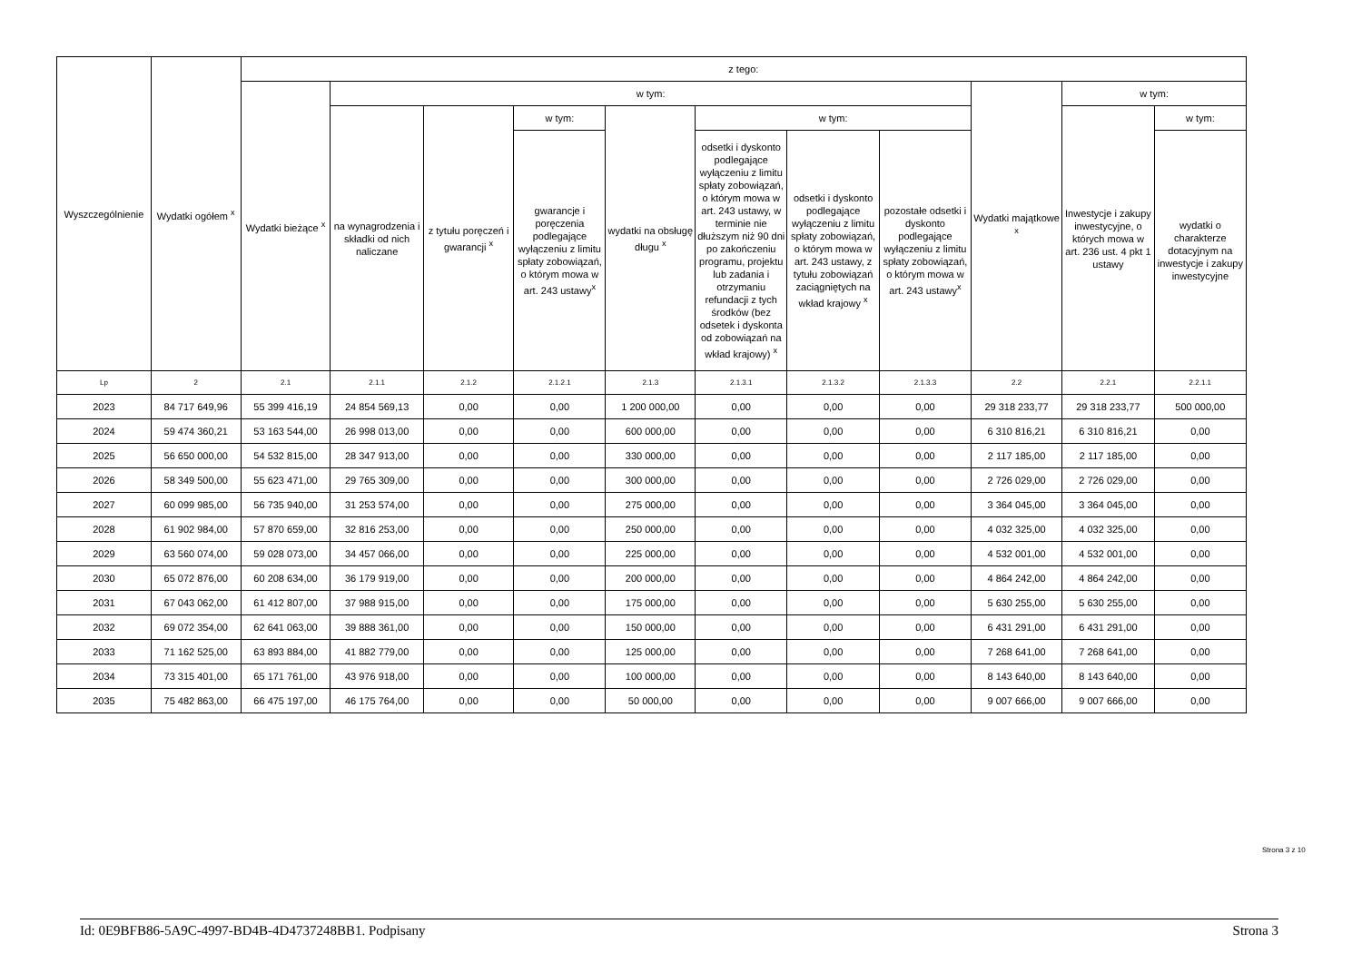| Wyszczególnienie | Wydatki ogółem <sup>x</sup> | z tego: | | | | | | | | | | |
| --- | --- | --- | --- | --- | --- | --- | --- | --- | --- | --- | --- | --- |
| | | Wydatki bieżące <sup>x</sup> | w tym: | | | | | | | Wydatki majątkowe <sup>x</sup> | w tym: | |
| | | | na wynagrodzenia i składki od nich naliczane | z tytułu poręczeń i gwarancji <sup>x</sup> | w tym: | wydatki na obsługę długu <sup>x</sup> | w tym: | | | | Inwestycje i zakupy inwestycyjne, o których mowa w art. 236 ust. 4 pkt 1 ustawy | w tym: |
| | | | | | gwarancje i poręczenia podlegające wyłączeniu z limitu spłaty zobowiązań, o którym mowa w art. 243 ustawy<sup>x</sup> | | odsetki i dyskonto podlegające wyłączeniu z limitu spłaty zobowiązań, o którym mowa w art. 243 ustawy, w terminie nie dłuższym niż 90 dni po zakończeniu programu, projektu lub zadania i otrzymaniu refundacji z tych środków (bez odsetek i dyskonta od zobowiązań na wkład krajowy) <sup>x</sup> | odsetki i dyskonto podlegające wyłączeniu z limitu spłaty zobowiązań, o którym mowa w art. 243 ustawy, z tytułu zobowiązań zaciągniętych na wkład krajowy <sup>x</sup> | pozostałe odsetki i dyskonto podlegające wyłączeniu z limitu spłaty zobowiązań, o którym mowa w art. 243 ustawy<sup>x</sup> | | | wydatki o charakterze dotacyjnym na inwestycje i zakupy inwestycyjne |
| Lp | 2 | 2.1 | 2.1.1 | 2.1.2 | 2.1.2.1 | 2.1.3 | 2.1.3.1 | 2.1.3.2 | 2.1.3.3 | 2.2 | 2.2.1 | 2.2.1.1 |
| 2023 | 84 717 649,96 | 55 399 416,19 | 24 854 569,13 | 0,00 | 0,00 | 1 200 000,00 | 0,00 | 0,00 | 0,00 | 29 318 233,77 | 29 318 233,77 | 500 000,00 |
| 2024 | 59 474 360,21 | 53 163 544,00 | 26 998 013,00 | 0,00 | 0,00 | 600 000,00 | 0,00 | 0,00 | 0,00 | 6 310 816,21 | 6 310 816,21 | 0,00 |
| 2025 | 56 650 000,00 | 54 532 815,00 | 28 347 913,00 | 0,00 | 0,00 | 330 000,00 | 0,00 | 0,00 | 0,00 | 2 117 185,00 | 2 117 185,00 | 0,00 |
| 2026 | 58 349 500,00 | 55 623 471,00 | 29 765 309,00 | 0,00 | 0,00 | 300 000,00 | 0,00 | 0,00 | 0,00 | 2 726 029,00 | 2 726 029,00 | 0,00 |
| 2027 | 60 099 985,00 | 56 735 940,00 | 31 253 574,00 | 0,00 | 0,00 | 275 000,00 | 0,00 | 0,00 | 0,00 | 3 364 045,00 | 3 364 045,00 | 0,00 |
| 2028 | 61 902 984,00 | 57 870 659,00 | 32 816 253,00 | 0,00 | 0,00 | 250 000,00 | 0,00 | 0,00 | 0,00 | 4 032 325,00 | 4 032 325,00 | 0,00 |
| 2029 | 63 560 074,00 | 59 028 073,00 | 34 457 066,00 | 0,00 | 0,00 | 225 000,00 | 0,00 | 0,00 | 0,00 | 4 532 001,00 | 4 532 001,00 | 0,00 |
| 2030 | 65 072 876,00 | 60 208 634,00 | 36 179 919,00 | 0,00 | 0,00 | 200 000,00 | 0,00 | 0,00 | 0,00 | 4 864 242,00 | 4 864 242,00 | 0,00 |
| 2031 | 67 043 062,00 | 61 412 807,00 | 37 988 915,00 | 0,00 | 0,00 | 175 000,00 | 0,00 | 0,00 | 0,00 | 5 630 255,00 | 5 630 255,00 | 0,00 |
| 2032 | 69 072 354,00 | 62 641 063,00 | 39 888 361,00 | 0,00 | 0,00 | 150 000,00 | 0,00 | 0,00 | 0,00 | 6 431 291,00 | 6 431 291,00 | 0,00 |
| 2033 | 71 162 525,00 | 63 893 884,00 | 41 882 779,00 | 0,00 | 0,00 | 125 000,00 | 0,00 | 0,00 | 0,00 | 7 268 641,00 | 7 268 641,00 | 0,00 |
| 2034 | 73 315 401,00 | 65 171 761,00 | 43 976 918,00 | 0,00 | 0,00 | 100 000,00 | 0,00 | 0,00 | 0,00 | 8 143 640,00 | 8 143 640,00 | 0,00 |
| 2035 | 75 482 863,00 | 66 475 197,00 | 46 175 764,00 | 0,00 | 0,00 | 50 000,00 | 0,00 | 0,00 | 0,00 | 9 007 666,00 | 9 007 666,00 | 0,00 |
Strona 3 z 10
Id: 0E9BFB86-5A9C-4997-BD4B-4D4737248BB1. Podpisany Strona 3